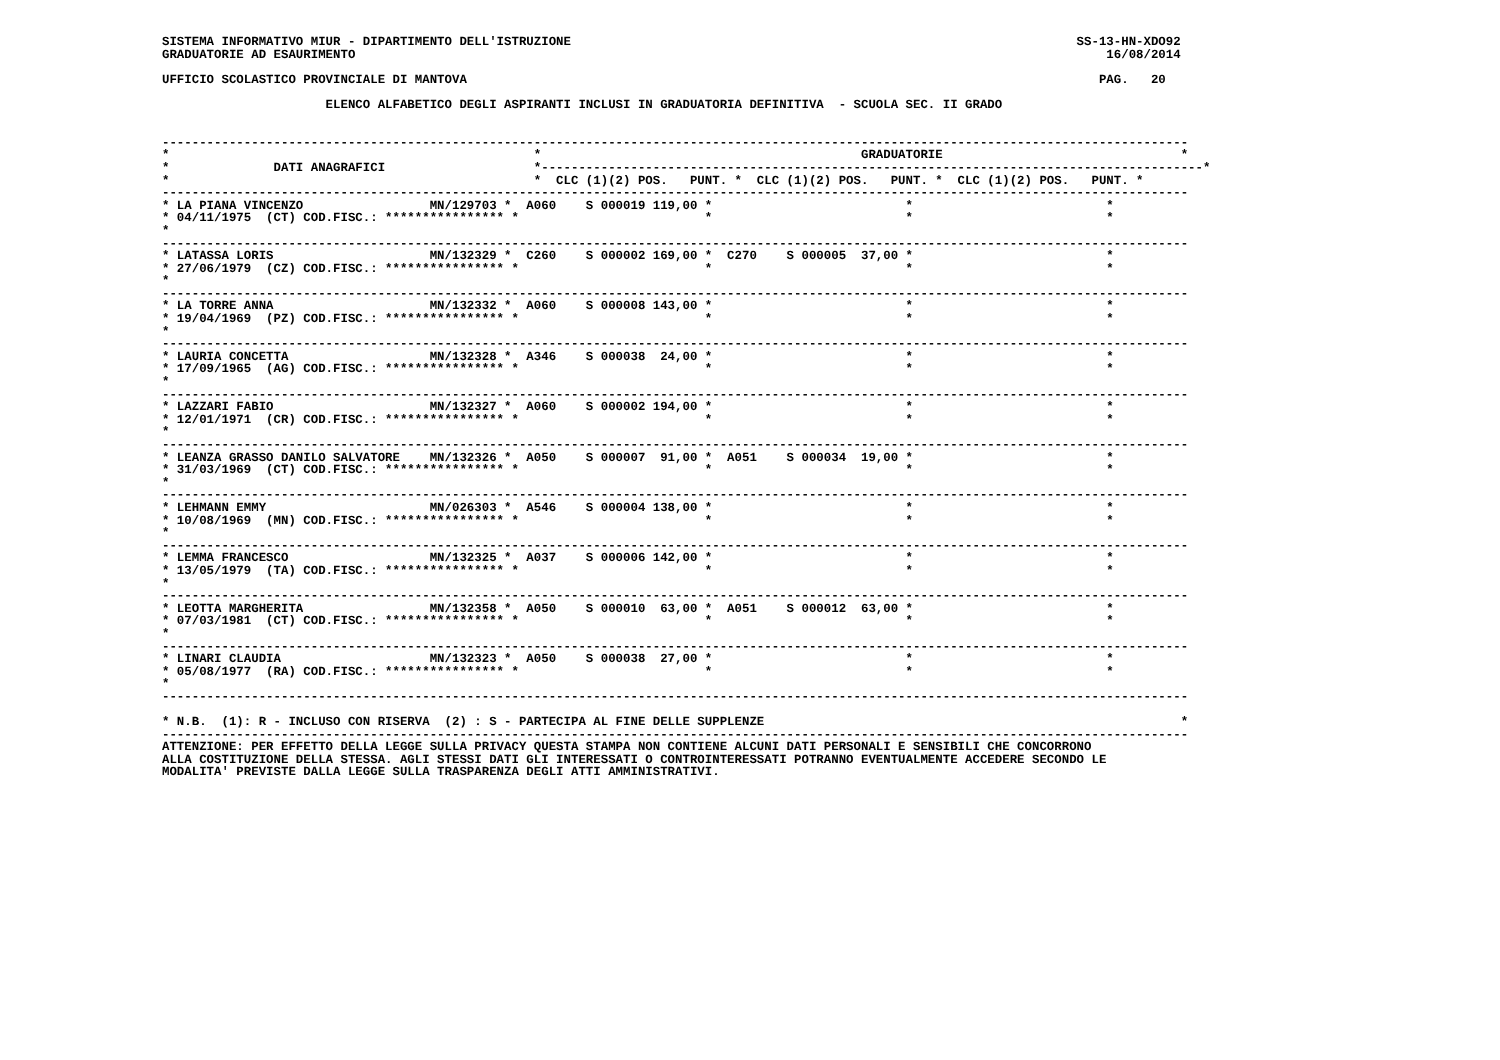SISTEMA INFORMATIVO MIUR - DIPARTIMENTO DELL'ISTRUZIONE                                                                    SS-13-HN-XDO92
GRADUATORIE AD ESAURIMENTO                                                                                                     16/08/2014

UFFICIO SCOLASTICO PROVINCIALE DI MANTOVA                                                                                     PAG.   20

                      ELENCO ALFABETICO DEGLI ASPIRANTI INCLUSI IN GRADUATORIA DEFINITIVA  - SCUOLA SEC. II GRADO


------------------------------------------------------------------------------------------------------------------------------------------
*                                                 *                                           GRADUATORIE                                *
*              DATI ANAGRAFICI                    *-----------------------------------------------------------------------------------------*
*                                                 *  CLC (1)(2) POS.   PUNT. *  CLC (1)(2) POS.   PUNT. *  CLC (1)(2) POS.   PUNT. *
------------------------------------------------------------------------------------------------------------------------------------------
* LA PIANA VINCENZO                 MN/129703 *  A060    S 000019 119,00 *                          *                          *
* 04/11/1975  (CT) COD.FISC.: **************** *                         *                          *                          *
*
------------------------------------------------------------------------------------------------------------------------------------------
* LATASSA LORIS                     MN/132329 *  C260    S 000002 169,00 *  C270    S 000005  37,00 *                          *
* 27/06/1979  (CZ) COD.FISC.: **************** *                         *                          *                          *
*
------------------------------------------------------------------------------------------------------------------------------------------
* LA TORRE ANNA                     MN/132332 *  A060    S 000008 143,00 *                          *                          *
* 19/04/1969  (PZ) COD.FISC.: **************** *                         *                          *                          *
*
------------------------------------------------------------------------------------------------------------------------------------------
* LAURIA CONCETTA                   MN/132328 *  A346    S 000038  24,00 *                          *                          *
* 17/09/1965  (AG) COD.FISC.: **************** *                         *                          *                          *
*
------------------------------------------------------------------------------------------------------------------------------------------
* LAZZARI FABIO                     MN/132327 *  A060    S 000002 194,00 *                          *                          *
* 12/01/1971  (CR) COD.FISC.: **************** *                         *                          *                          *
*
------------------------------------------------------------------------------------------------------------------------------------------
* LEANZA GRASSO DANILO SALVATORE    MN/132326 *  A050    S 000007  91,00 *  A051    S 000034  19,00 *                          *
* 31/03/1969  (CT) COD.FISC.: **************** *                         *                          *                          *
*
------------------------------------------------------------------------------------------------------------------------------------------
* LEHMANN EMMY                      MN/026303 *  A546    S 000004 138,00 *                          *                          *
* 10/08/1969  (MN) COD.FISC.: **************** *                         *                          *                          *
*
------------------------------------------------------------------------------------------------------------------------------------------
* LEMMA FRANCESCO                   MN/132325 *  A037    S 000006 142,00 *                          *                          *
* 13/05/1979  (TA) COD.FISC.: **************** *                         *                          *                          *
*
------------------------------------------------------------------------------------------------------------------------------------------
* LEOTTA MARGHERITA                 MN/132358 *  A050    S 000010  63,00 *  A051    S 000012  63,00 *                          *
* 07/03/1981  (CT) COD.FISC.: **************** *                         *                          *                          *
*
------------------------------------------------------------------------------------------------------------------------------------------
* LINARI CLAUDIA                    MN/132323 *  A050    S 000038  27,00 *                          *                          *
* 05/08/1977  (RA) COD.FISC.: **************** *                         *                          *                          *
*
------------------------------------------------------------------------------------------------------------------------------------------

* N.B.  (1): R - INCLUSO CON RISERVA  (2) : S - PARTECIPA AL FINE DELLE SUPPLENZE                                                        *
------------------------------------------------------------------------------------------------------------------------------------------
ATTENZIONE: PER EFFETTO DELLA LEGGE SULLA PRIVACY QUESTA STAMPA NON CONTIENE ALCUNI DATI PERSONALI E SENSIBILI CHE CONCORRONO
ALLA COSTITUZIONE DELLA STESSA. AGLI STESSI DATI GLI INTERESSATI O CONTROINTERESSATI POTRANNO EVENTUALMENTE ACCEDERE SECONDO LE
MODALITA' PREVISTE DALLA LEGGE SULLA TRASPARENZA DEGLI ATTI AMMINISTRATIVI.